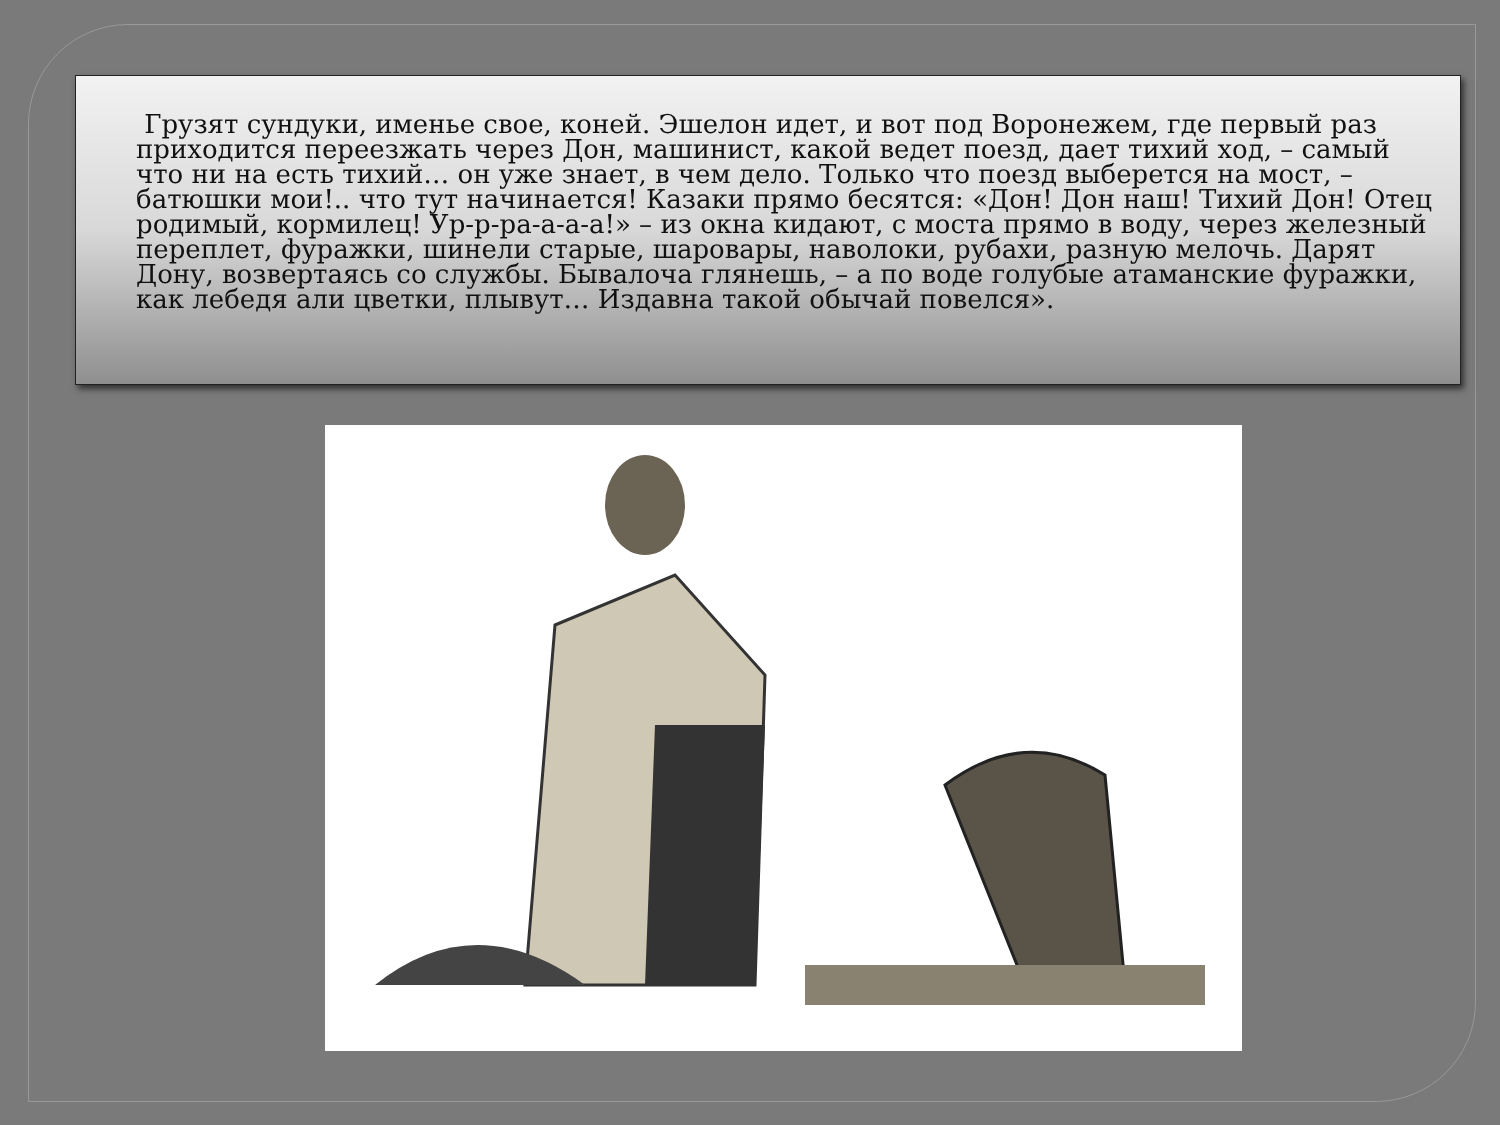Грузят сундуки, именье свое, коней. Эшелон идет, и вот под Воронежем, где первый раз приходится переезжать через Дон, машинист, какой ведет поезд, дает тихий ход, – самый что ни на есть тихий… он уже знает, в чем дело. Только что поезд выберется на мост, – батюшки мои!.. что тут начинается! Казаки прямо бесятся: «Дон! Дон наш! Тихий Дон! Отец родимый, кормилец! Ур-р-ра-а-а-а!» – из окна кидают, с моста прямо в воду, через железный переплет, фуражки, шинели старые, шаровары, наволоки, рубахи, разную мелочь. Дарят Дону, возвертаясь со службы. Бывалоча глянешь, – а по воде голубые атаманские фуражки, как лебедя али цветки, плывут… Издавна такой обычай повелся».